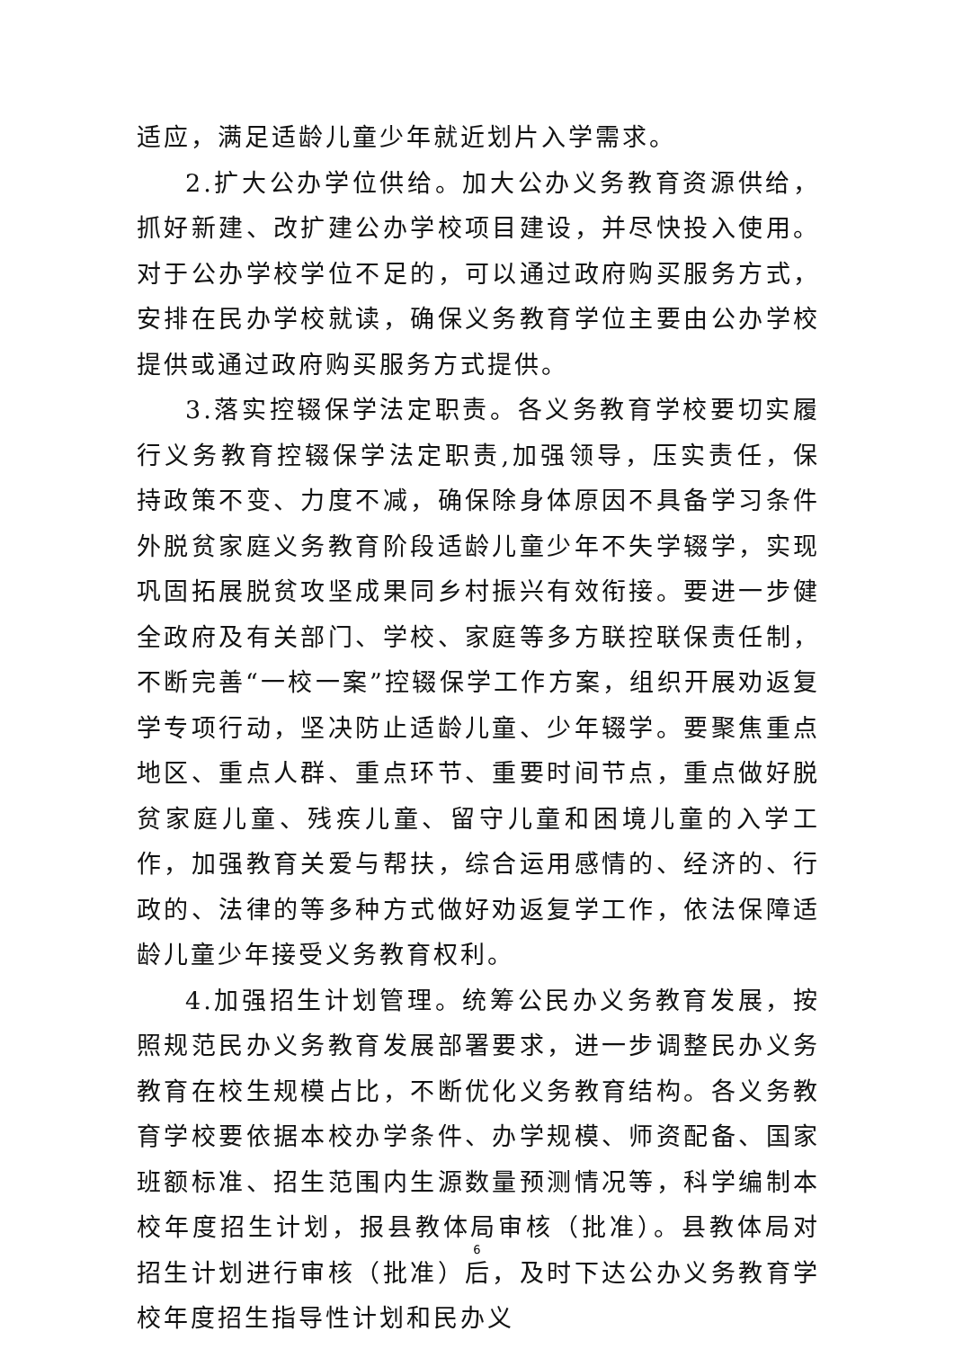适应，满足适龄儿童少年就近划片入学需求。
2.扩大公办学位供给。加大公办义务教育资源供给，抓好新建、改扩建公办学校项目建设，并尽快投入使用。对于公办学校学位不足的，可以通过政府购买服务方式，安排在民办学校就读，确保义务教育学位主要由公办学校提供或通过政府购买服务方式提供。
3.落实控辍保学法定职责。各义务教育学校要切实履行义务教育控辍保学法定职责,加强领导，压实责任，保持政策不变、力度不减，确保除身体原因不具备学习条件外脱贫家庭义务教育阶段适龄儿童少年不失学辍学，实现巩固拓展脱贫攻坚成果同乡村振兴有效衔接。要进一步健全政府及有关部门、学校、家庭等多方联控联保责任制，不断完善“一校一案”控辍保学工作方案，组织开展劝返复学专项行动，坚决防止适龄儿童、少年辍学。要聚焦重点地区、重点人群、重点环节、重要时间节点，重点做好脱贫家庭儿童、残疾儿童、留守儿童和困境儿童的入学工作，加强教育关爱与帮扶，综合运用感情的、经济的、行政的、法律的等多种方式做好劝返复学工作，依法保障适龄儿童少年接受义务教育权利。
4.加强招生计划管理。统筹公民办义务教育发展，按照规范民办义务教育发展部署要求，进一步调整民办义务教育在校生规模占比，不断优化义务教育结构。各义务教育学校要依据本校办学条件、办学规模、师资配备、国家班额标准、招生范围内生源数量预测情况等，科学编制本校年度招生计划，报县教体局审核（批准）。县教体局对招生计划进行审核（批准）后，及时下达公办义务教育学校年度招生指导性计划和民办义
6